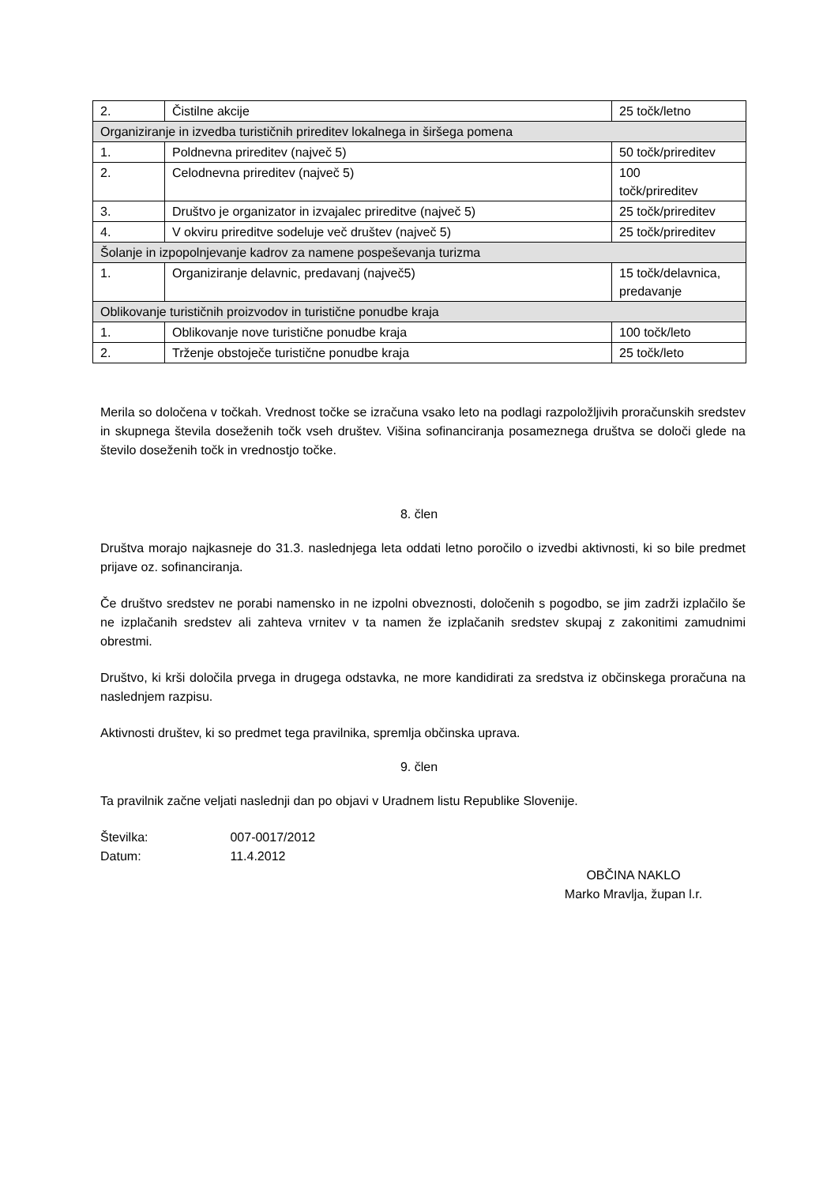| 2. | Čistilne akcije | 25 točk/letno |
| Organiziranje in izvedba turističnih prireditev lokalnega in širšega pomena | | |
| 1. | Poldnevna prireditev (največ 5) | 50 točk/prireditev |
| 2. | Celodnevna prireditev (največ 5) | 100 točk/prireditev |
| 3. | Društvo je organizator in izvajalec prireditve (največ 5) | 25 točk/prireditev |
| 4. | V okviru prireditve sodeluje več društev (največ 5) | 25 točk/prireditev |
| Šolanje in izpopolnjevanje kadrov za namene pospeševanja turizma | | |
| 1. | Organiziranje delavnic, predavanj (največ5) | 15 točk/delavnica, predavanje |
| Oblikovanje turističnih proizvodov in turistične ponudbe kraja | | |
| 1. | Oblikovanje nove turistične ponudbe kraja | 100 točk/leto |
| 2. | Trženje obstoječe turistične ponudbe kraja | 25 točk/leto |
Merila so določena v točkah. Vrednost točke se izračuna vsako leto na podlagi razpoložljivih proračunskih sredstev in skupnega števila doseženih točk vseh društev. Višina sofinanciranja posameznega društva se določi glede na število doseženih točk in vrednostjo točke.
8. člen
Društva morajo najkasneje do 31.3. naslednjega leta oddati letno poročilo o izvedbi aktivnosti, ki so bile predmet prijave oz. sofinanciranja.
Če društvo sredstev ne porabi namensko in ne izpolni obveznosti, določenih s pogodbo, se jim zadrži izplačilo še ne izplačanih sredstev ali zahteva vrnitev v ta namen že izplačanih sredstev skupaj z zakonitimi zamudnimi obrestmi.
Društvo, ki krši določila prvega in drugega odstavka, ne more kandidirati za sredstva iz občinskega proračuna na naslednjem razpisu.
Aktivnosti društev, ki so predmet tega pravilnika, spremlja občinska uprava.
9. člen
Ta pravilnik začne veljati naslednji dan po objavi v Uradnem listu Republike Slovenije.
Številka: 007-0017/2012
Datum: 11.4.2012
OBČINA NAKLO
Marko Mravlja, župan l.r.